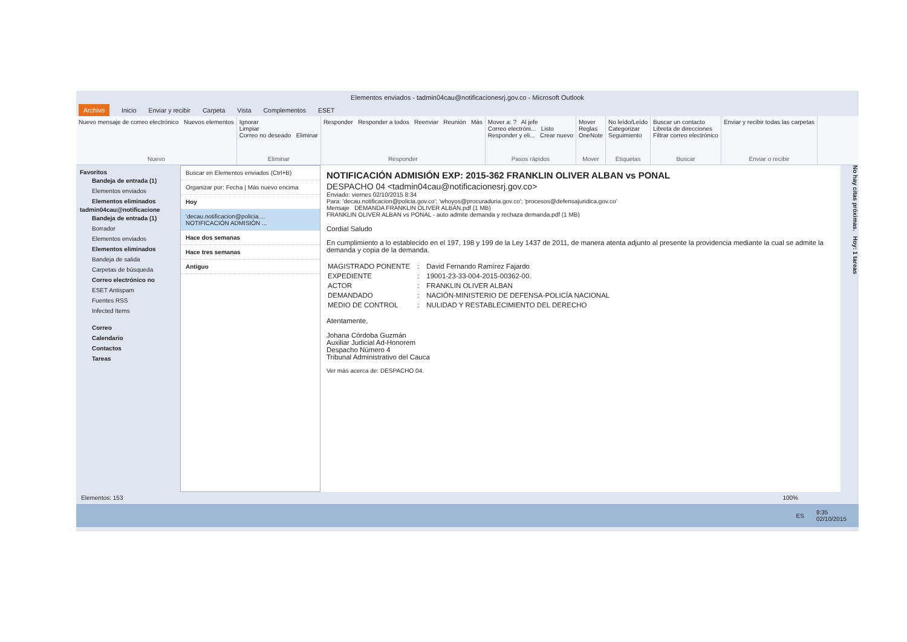Elementos enviados - tadmin04cau@notificacionesrj.gov.co - Microsoft Outlook
Archivo Inicio Enviar y recibir Carpeta Vista Complementos ESET
Nuevo mensaje de correo electrónico Nuevos elementos
Nuevo
Ignorar
Limpiar
Correo no deseado Eliminar
Eliminar
Responder Responder a todos Reenviar Reunión Más
Responder
Mover a: ? Al jefe
Correo electróni... Listo
Responder y eli... Crear nuevo
Pasos rápidos
Mover
Reglas
OneNote
Mover
No leído/Leído
Categorizar
Seguimiento
Etiquetas
Buscar un contacto
Libreta de direcciones
Filtrar correo electrónico
Buscar
Enviar y recibir todas las carpetas
Enviar o recibir
Favoritos
Bandeja de entrada (1)
Elementos enviados
Elementos eliminados
tadmin04cau@notificacione
Bandeja de entrada (1)
Borrador
Elementos enviados
Elementos eliminados
Bandeja de salida
Carpetas de búsqueda
Correo electrónico no
ESET Antispam
Fuentes RSS
Infected Items
Correo
Calendario
Contactos
Tareas
Buscar en Elementos enviados (Ctrl+B)
Organizar por: Fecha | Más nuevo encima
Hoy
'decau.notificacion@policia....
NOTIFICACIÓN ADMISIÓN ...
Hace dos semanas
Hace tres semanas
Antiguo
NOTIFICACIÓN ADMISIÓN EXP: 2015-362 FRANKLIN OLIVER ALBAN vs PONAL
DESPACHO 04 <tadmin04cau@notificacionesrj.gov.co>
Enviado: viernes 02/10/2015 8:34
Para: 'decau.notificacion@policia.gov.co'; 'whoyos@procuraduria.gov.co'; 'procesos@defensajuridica.gov.co'
Mensaje DEMANDA FRANKLIN OLIVER ALBÁN.pdf (1 MB)
FRANKLIN OLIVER ALBAN vs PONAL - auto admite demanda y rechaza demanda.pdf (1 MB)
Cordial Saludo
En cumplimiento a lo establecido en el 197, 198 y 199 de la Ley 1437 de 2011, de manera atenta adjunto al presente la providencia mediante la cual se admite la demanda y copia de la demanda.
| MAGISTRADO PONENTE | : | David Fernando Ramírez Fajardo |
| EXPEDIENTE | : | 19001-23-33-004-2015-00362-00. |
| ACTOR | : | FRANKLIN OLIVER ALBAN |
| DEMANDADO | : | NACIÓN-MINISTERIO DE DEFENSA-POLICÍA NACIONAL |
| MEDIO DE CONTROL | : | NULIDAD Y RESTABLECIMIENTO DEL DERECHO |
Atentamente,
Johana Córdoba Guzmán
Auxiliar Judicial Ad-Honorem
Despacho Número 4
Tribunal Administrativo del Cauca
Ver más acerca de: DESPACHO 04.
No hay citas próximas. Hoy: 1 tareas
Elementos: 153 100%
ES 8:35
02/10/2015